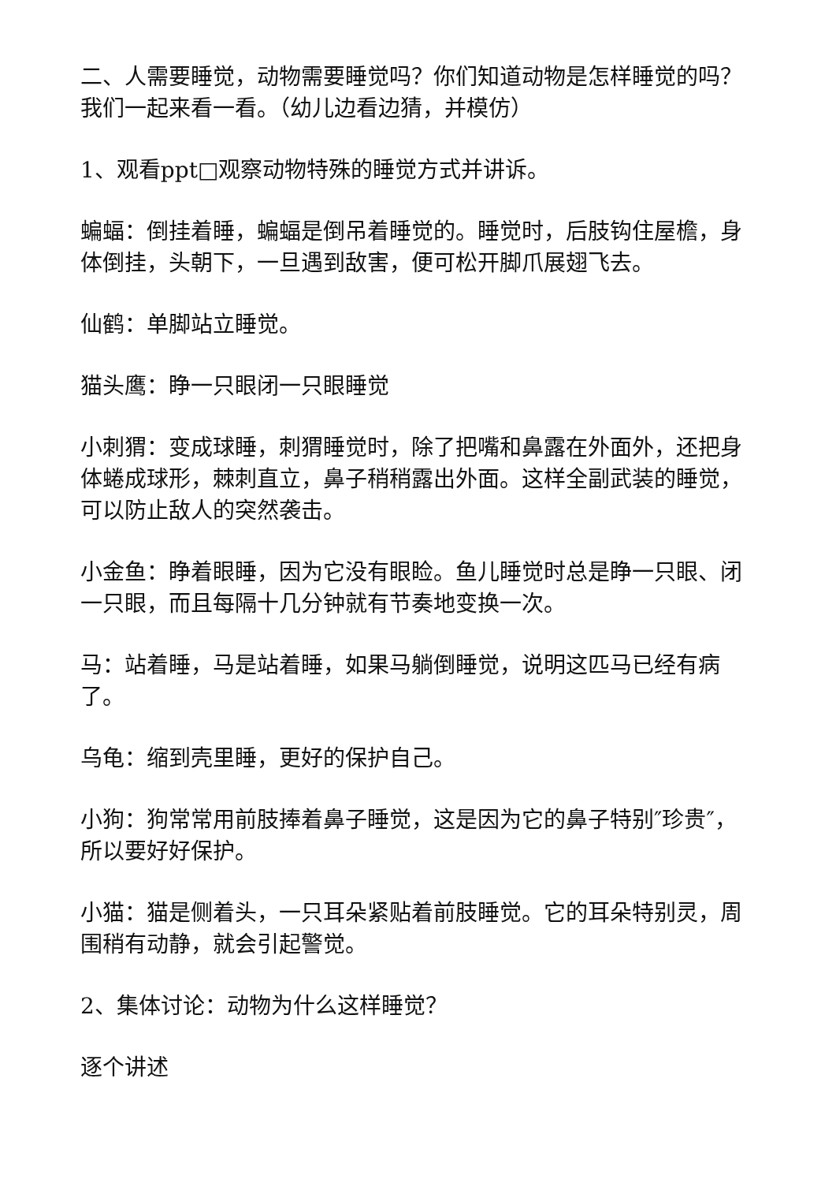二、人需要睡觉，动物需要睡觉吗？你们知道动物是怎样睡觉的吗？我们一起来看一看。（幼儿边看边猜，并模仿）
1、观看ppt□观察动物特殊的睡觉方式并讲诉。
蝙蝠：倒挂着睡，蝙蝠是倒吊着睡觉的。睡觉时，后肢钩住屋檐，身体倒挂，头朝下，一旦遇到敌害，便可松开脚爪展翅飞去。
仙鹤：单脚站立睡觉。
猫头鹰：睁一只眼闭一只眼睡觉
小刺猬：变成球睡，刺猬睡觉时，除了把嘴和鼻露在外面外，还把身体蜷成球形，棘刺直立，鼻子稍稍露出外面。这样全副武装的睡觉，可以防止敌人的突然袭击。
小金鱼：睁着眼睡，因为它没有眼睑。鱼儿睡觉时总是睁一只眼、闭一只眼，而且每隔十几分钟就有节奏地变换一次。
马：站着睡，马是站着睡，如果马躺倒睡觉，说明这匹马已经有病了。
乌龟：缩到壳里睡，更好的保护自己。
小狗：狗常常用前肢捧着鼻子睡觉，这是因为它的鼻子特别″珍贵″，所以要好好保护。
小猫：猫是侧着头，一只耳朵紧贴着前肢睡觉。它的耳朵特别灵，周围稍有动静，就会引起警觉。
2、集体讨论：动物为什么这样睡觉？
逐个讲述